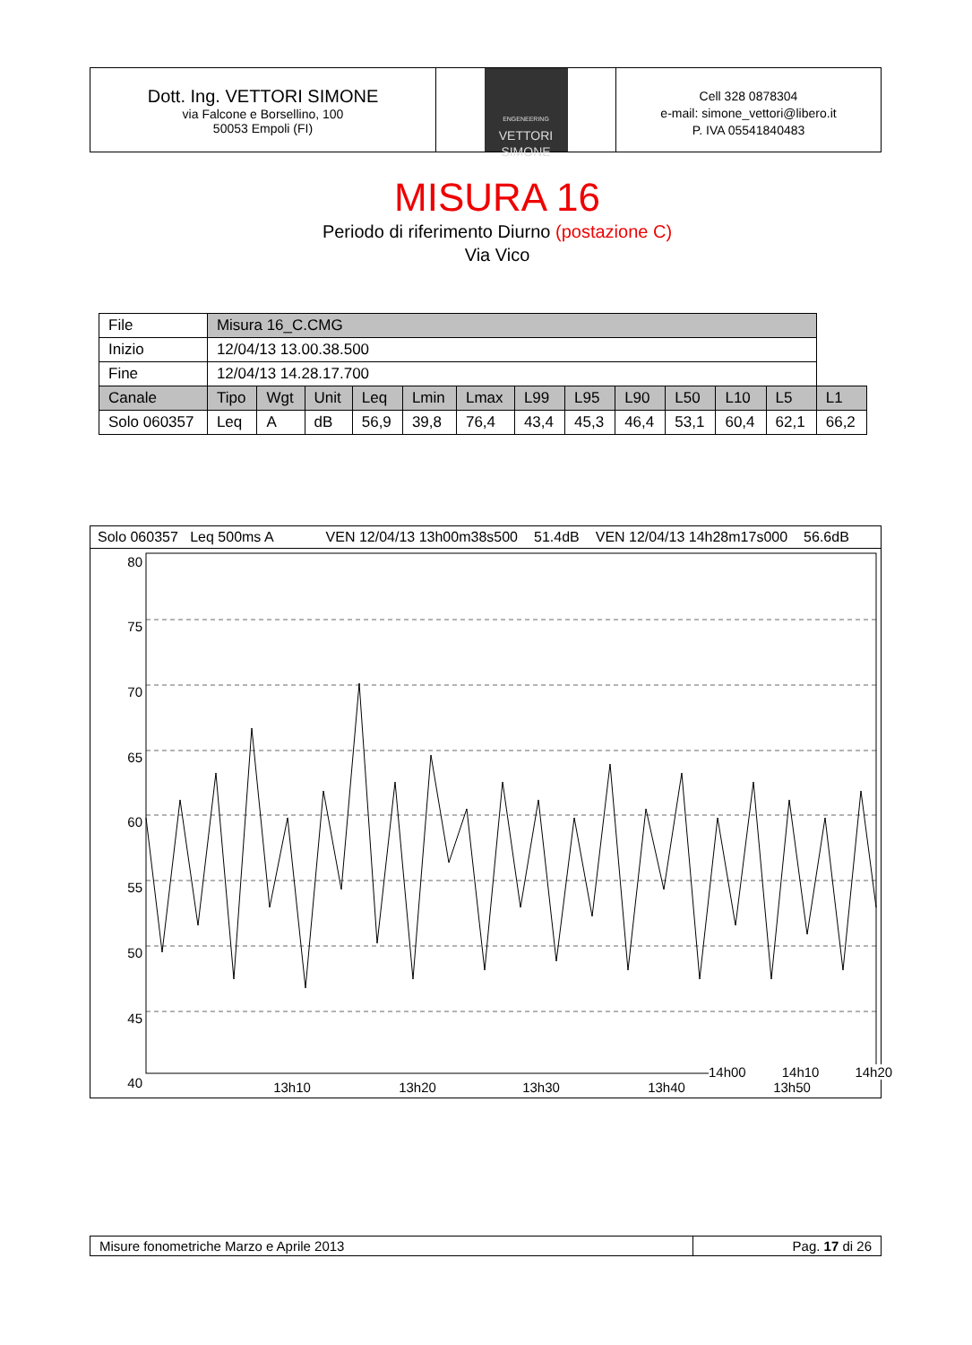Dott. Ing. VETTORI SIMONE
via Falcone e Borsellino, 100
50053 Empoli (FI)
ENGENEERING
VETTORI
SIMONE
Cell 328 0878304
e-mail: simone_vettori@libero.it
P. IVA 05541840483
MISURA 16
Periodo di riferimento Diurno (postazione C)
Via Vico
| File | Misura 16_C.CMG | | | | | | | | | | | | |
| Inizio | 12/04/13 13.00.38.500 | | | | | | | | | | | | |
| Fine | 12/04/13 14.28.17.700 | | | | | | | | | | | | |
| Canale | Tipo | Wgt | Unit | Leq | Lmin | Lmax | L99 | L95 | L90 | L50 | L10 | L5 | L1 |
| Solo 060357 | Leq | A | dB | 56,9 | 39,8 | 76,4 | 43,4 | 45,3 | 46,4 | 53,1 | 60,4 | 62,1 | 66,2 |
Solo 060357 Leq 500ms A VEN 12/04/13 13h00m38s500 51.4dB VEN 12/04/13 14h28m17s000 56.6dB
80
75
70
65
60
55
50
45
40
13h10
13h20
13h30
13h40
13h50
14h00 14h10 14h20
Misure fonometriche Marzo e Aprile 2013 Pag. 17 di 26